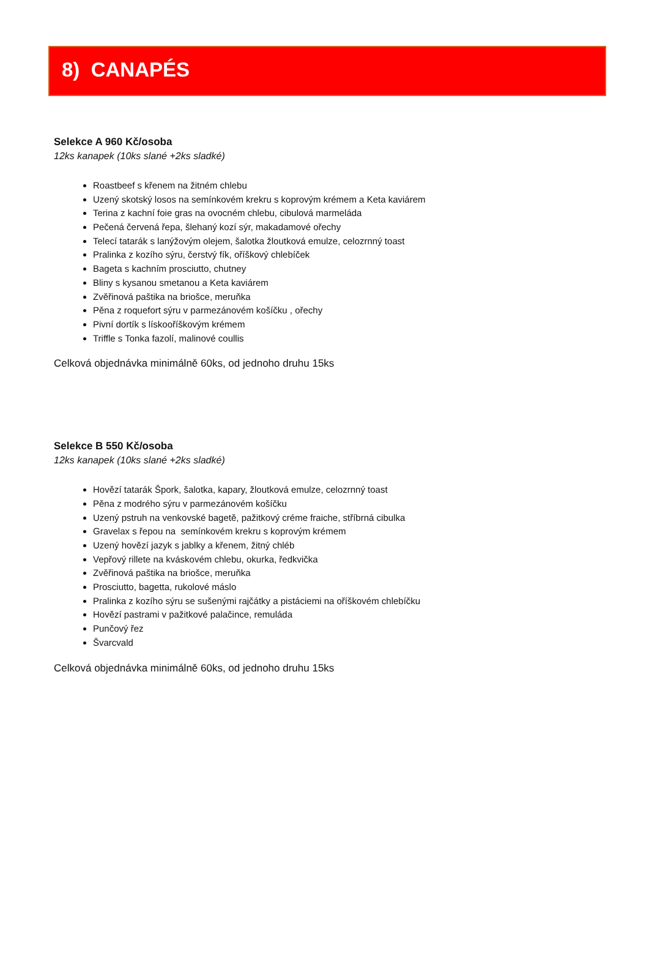8) CANAPÉS
Selekce A 960 Kč/osoba
12ks kanapek (10ks slané +2ks sladké)
Roastbeef s křenem na žitném chlebu
Uzený skotský losos na semínkovém krekru s koprovým krémem a Keta kaviárem
Terina z kachní foie gras na ovocném chlebu, cibulová marmeláda
Pečená červená řepa, šlehaný kozí sýr, makadamové ořechy
Telecí tatarák s lanýžovým olejem, šalotka žloutková emulze, celozrnný toast
Pralinka z kozího sýru, čerstvý fík, oříškový chlebíček
Bageta s kachním prosciutto, chutney
Bliny s kysanou smetanou a Keta kaviárem
Zvěřinová paštika na briošce, meruňka
Pěna z roquefort sýru v parmezánovém košíčku , ořechy
Pivní dortík s lískooříškovým krémem
Triffle s Tonka fazolí, malinové coullis
Celková objednávka minimálně 60ks, od jednoho druhu 15ks
Selekce B 550 Kč/osoba
12ks kanapek (10ks slané +2ks sladké)
Hovězí tatarák Špork, šalotka, kapary, žloutková emulze, celozrnný toast
Pěna z modrého sýru v parmezánovém košíčku
Uzený pstruh na venkovské bagetě, pažitkový créme fraiche, stříbrná cibulka
Gravelax s řepou na semínkovém krekru s koprovým krémem
Uzený hovězí jazyk s jablky a křenem, žitný chléb
Vepřový rillete na kváskovém chlebu, okurka, ředkvička
Zvěřinová paštika na briošce, meruňka
Prosciutto, bagetta, rukolové máslo
Pralinka z kozího sýru se sušenými rajčátky a pistáciemi na oříškovém chlebíčku
Hovězí pastrami v pažitkové palačince, remuláda
Punčový řez
Švarcvald
Celková objednávka minimálně 60ks, od jednoho druhu 15ks